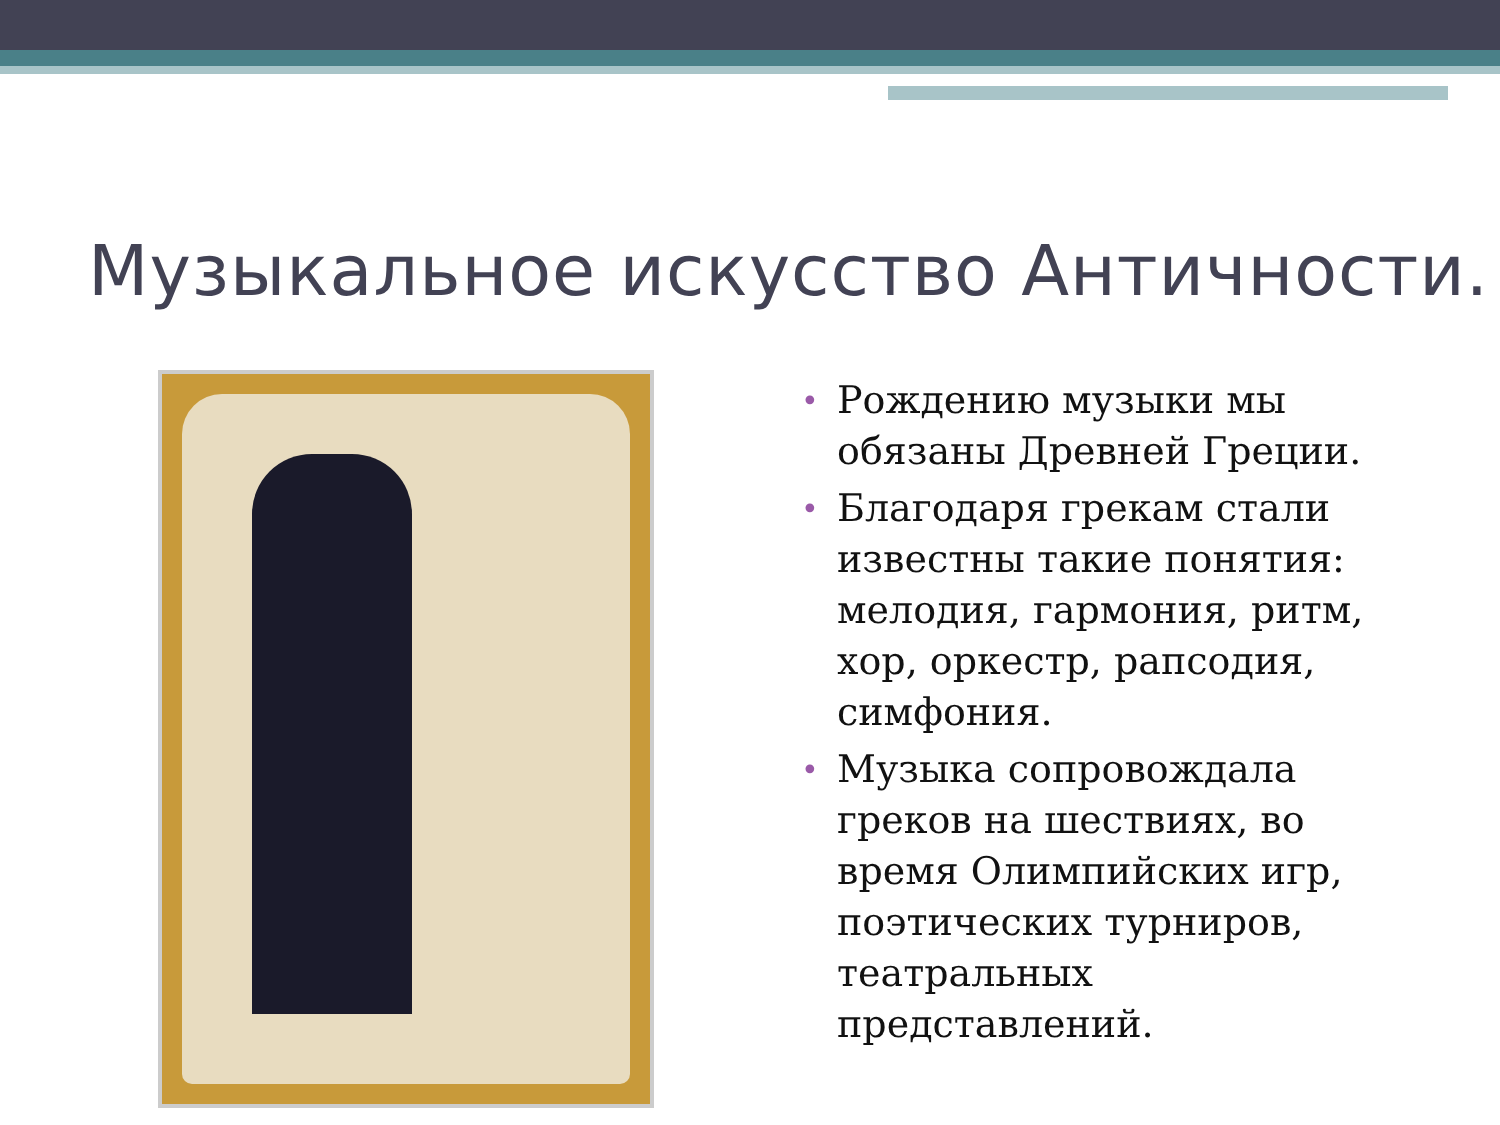Музыкальное искусство Античности.
• Рождению музыки мы обязаны Древней Греции.
• Благодаря грекам стали известны такие понятия: мелодия, гармония, ритм, хор, оркестр, рапсодия, симфония.
• Музыка сопровождала греков на шествиях, во время Олимпийских игр, поэтических турниров, театральных представлений.